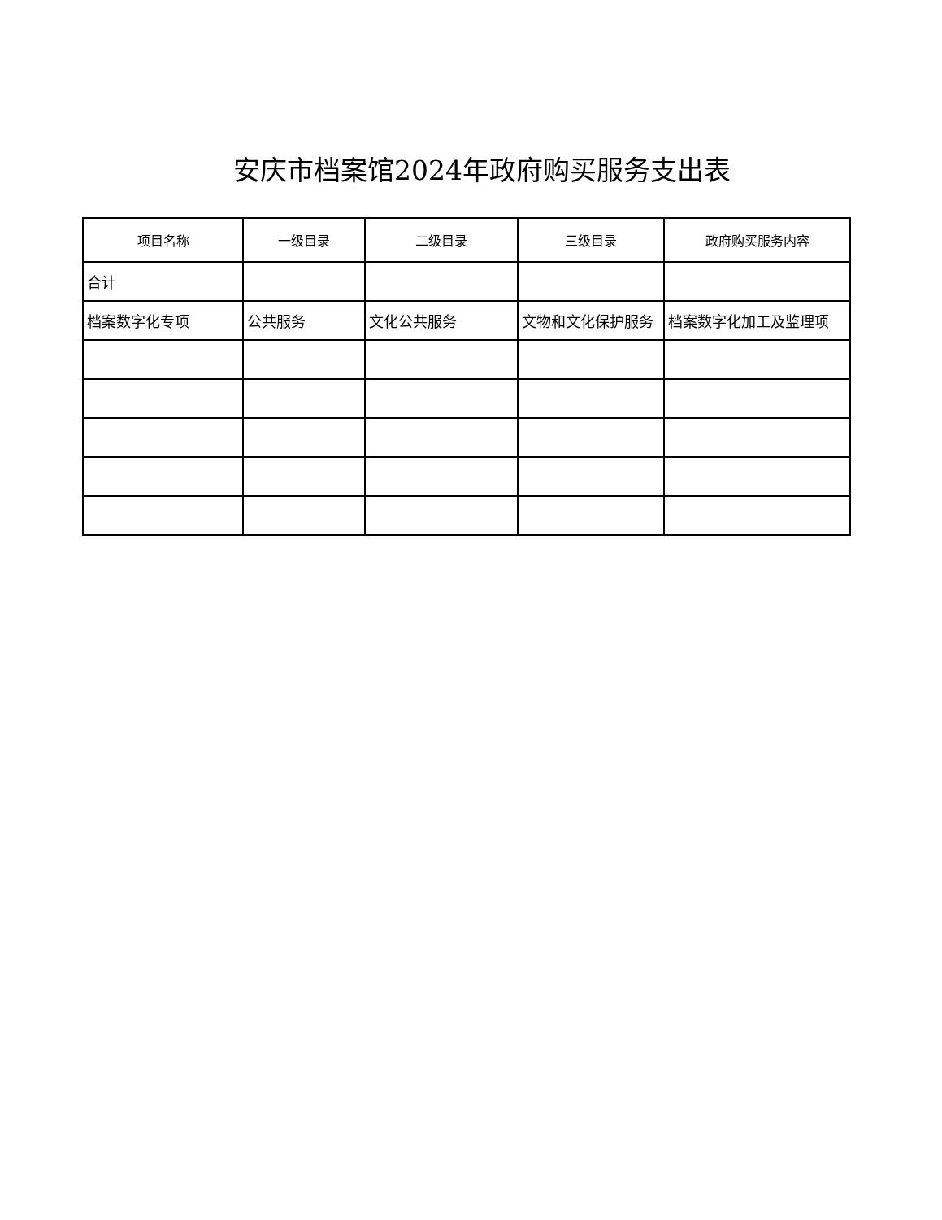安庆市档案馆2024年政府购买服务支出表
| 项目名称 | 一级目录 | 二级目录 | 三级目录 | 政府购买服务内容 |
| --- | --- | --- | --- | --- |
| 合计 | | | | |
| 档案数字化专项 | 公共服务 | 文化公共服务 | 文物和文化保护服务 | 档案数字化加工及监理项 |